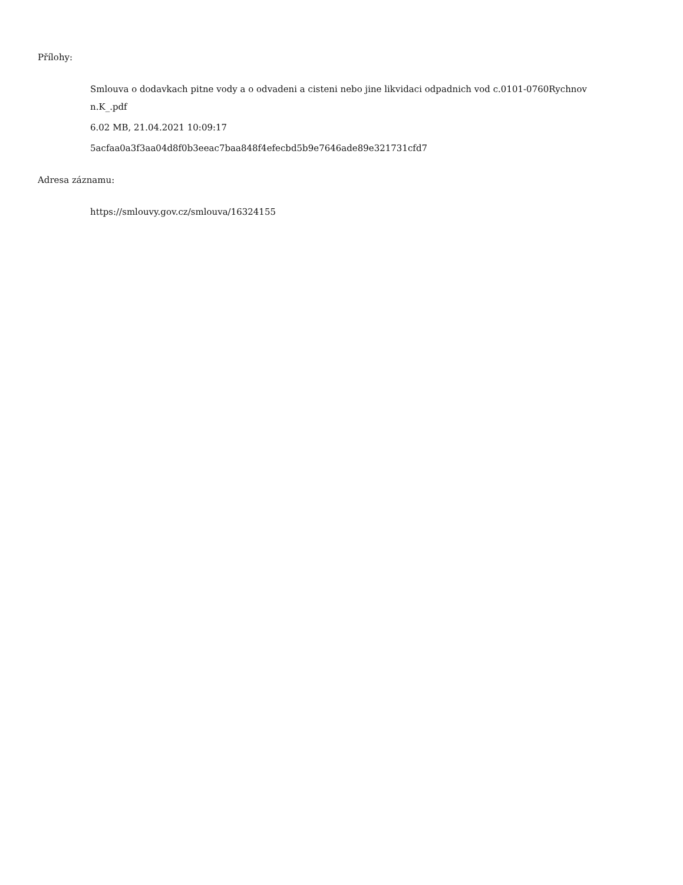Přílohy:
Smlouva o dodavkach pitne vody a o odvadeni a cisteni nebo jine likvidaci odpadnich vod c.0101-0760Rychnov n.K_.pdf
6.02 MB, 21.04.2021 10:09:17
5acfaa0a3f3aa04d8f0b3eeac7baa848f4efecbd5b9e7646ade89e321731cfd7
Adresa záznamu:
https://smlouvy.gov.cz/smlouva/16324155